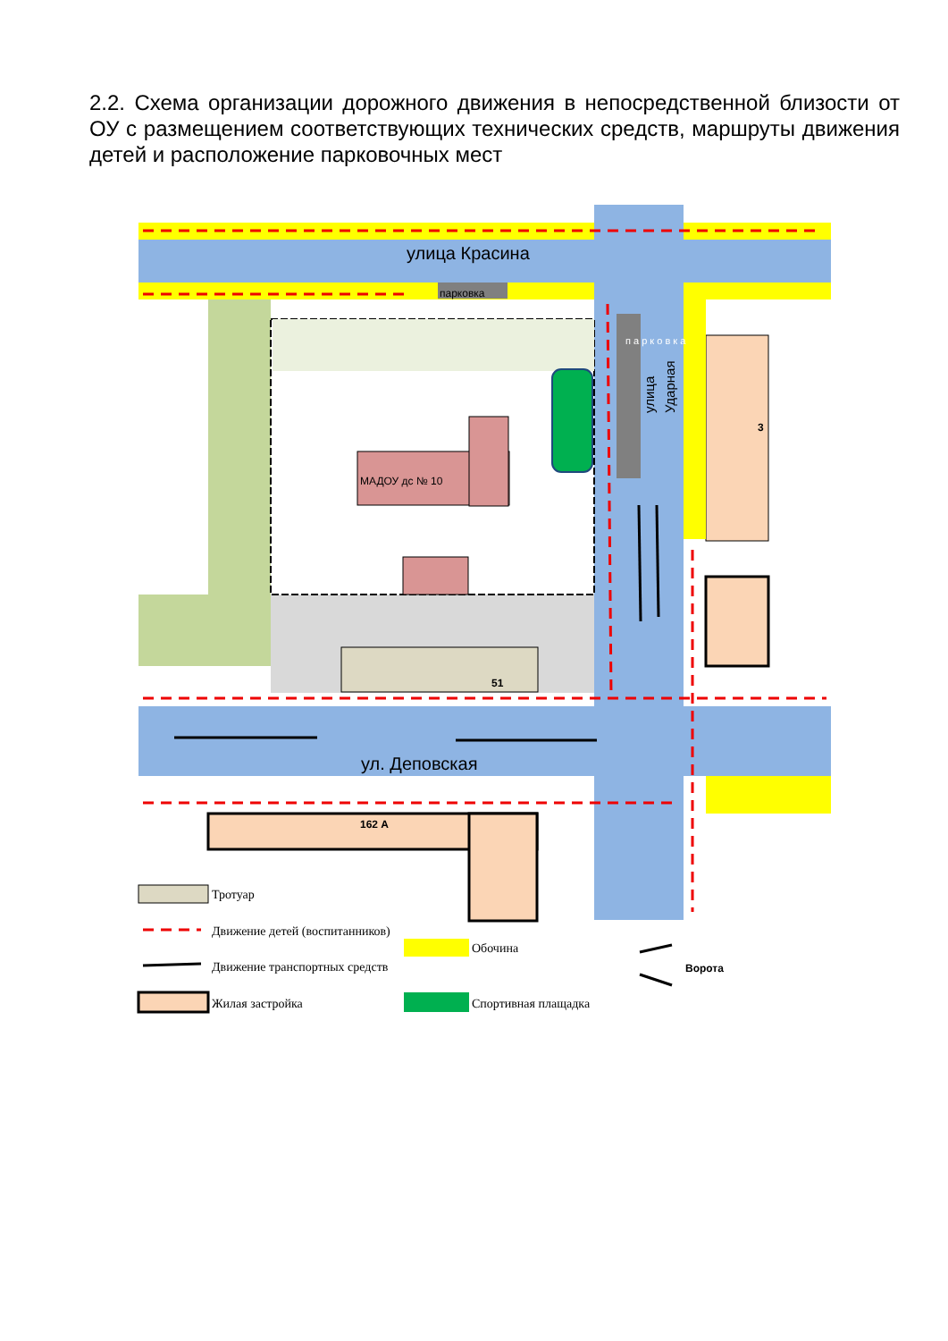2.2. Схема организации дорожного движения в непосредственной близости от ОУ с размещением соответствующих технических средств, маршруты движения детей и расположение парковочных мест
парковка
улица Красина
ул. Деповская
улица
Ударная
п а р к о в к а
МАДОУ дс № 10
51
3
162 А
Тротуар
Движение детей (воспитанников)
Движение транспортных средств
Жилая застройка
Обочина
Спортивная плащадка
Ворота